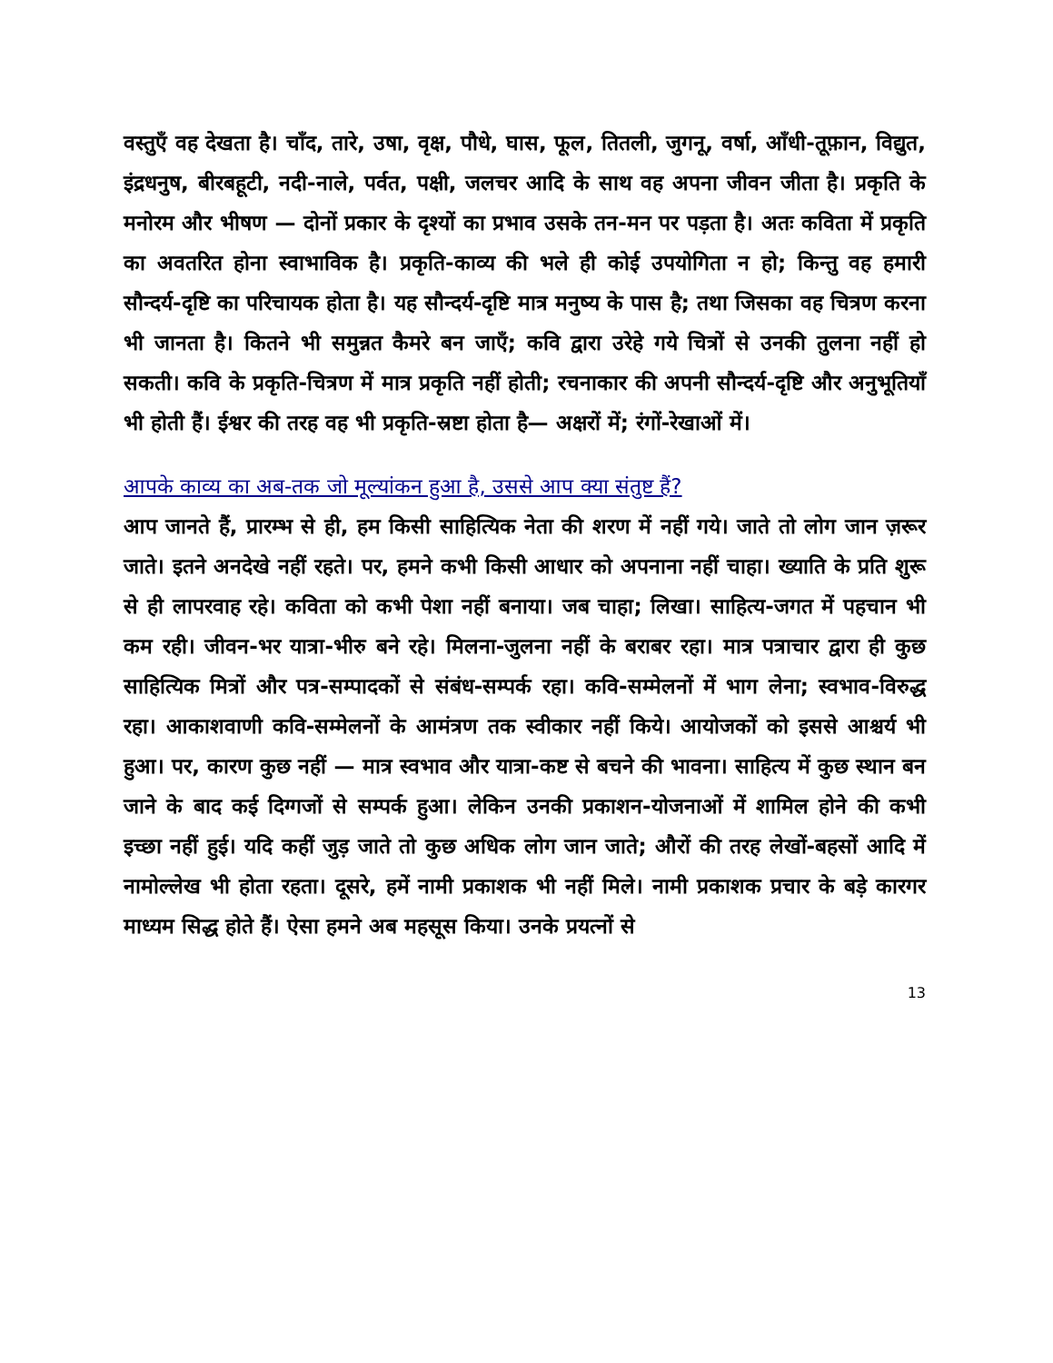वस्तुएँ वह देखता है। चाँद, तारे, उषा, वृक्ष, पौधे, घास, फूल, तितली, जुगनू, वर्षा, आँधी-तूफ़ान, विद्युत, इंद्रधनुष, बीरबहूटी, नदी-नाले, पर्वत, पक्षी, जलचर आदि के साथ वह अपना जीवन जीता है। प्रकृति के मनोरम और भीषण — दोनों प्रकार के दृश्यों का प्रभाव उसके तन-मन पर पड़ता है। अतः कविता में प्रकृति का अवतरित होना स्वाभाविक है। प्रकृति-काव्य की भले ही कोई उपयोगिता न हो; किन्तु वह हमारी सौन्दर्य-दृष्टि का परिचायक होता है। यह सौन्दर्य-दृष्टि मात्र मनुष्य के पास है; तथा जिसका वह चित्रण करना भी जानता है। कितने भी समुन्नत कैमरे बन जाएँ; कवि द्वारा उरेहे गये चित्रों से उनकी तुलना नहीं हो सकती। कवि के प्रकृति-चित्रण में मात्र प्रकृति नहीं होती; रचनाकार की अपनी सौन्दर्य-दृष्टि और अनुभूतियाँ भी होती हैं। ईश्वर की तरह वह भी प्रकृति-स्रष्टा होता है— अक्षरों में; रंगों-रेखाओं में।
आपके काव्य का अब-तक जो मूल्यांकन हुआ है, उससे आप क्या संतुष्ट हैं?
आप जानते हैं, प्रारम्भ से ही, हम किसी साहित्यिक नेता की शरण में नहीं गये। जाते तो लोग जान ज़रूर जाते। इतने अनदेखे नहीं रहते। पर, हमने कभी किसी आधार को अपनाना नहीं चाहा। ख्याति के प्रति शुरू से ही लापरवाह रहे। कविता को कभी पेशा नहीं बनाया। जब चाहा; लिखा। साहित्य-जगत में पहचान भी कम रही। जीवन-भर यात्रा-भीरु बने रहे। मिलना-जुलना नहीं के बराबर रहा। मात्र पत्राचार द्वारा ही कुछ साहित्यिक मित्रों और पत्र-सम्पादकों से संबंध-सम्पर्क रहा। कवि-सम्मेलनों में भाग लेना; स्वभाव-विरुद्ध रहा। आकाशवाणी कवि-सम्मेलनों के आमंत्रण तक स्वीकार नहीं किये। आयोजकों को इससे आश्चर्य भी हुआ। पर, कारण कुछ नहीं — मात्र स्वभाव और यात्रा-कष्ट से बचने की भावना। साहित्य में कुछ स्थान बन जाने के बाद कई दिग्गजों से सम्पर्क हुआ। लेकिन उनकी प्रकाशन-योजनाओं में शामिल होने की कभी इच्छा नहीं हुई। यदि कहीं जुड़ जाते तो कुछ अधिक लोग जान जाते; औरों की तरह लेखों-बहसों आदि में नामोल्लेख भी होता रहता। दूसरे, हमें नामी प्रकाशक भी नहीं मिले। नामी प्रकाशक प्रचार के बड़े कारगर माध्यम सिद्ध होते हैं। ऐसा हमने अब महसूस किया। उनके प्रयत्नों से
13